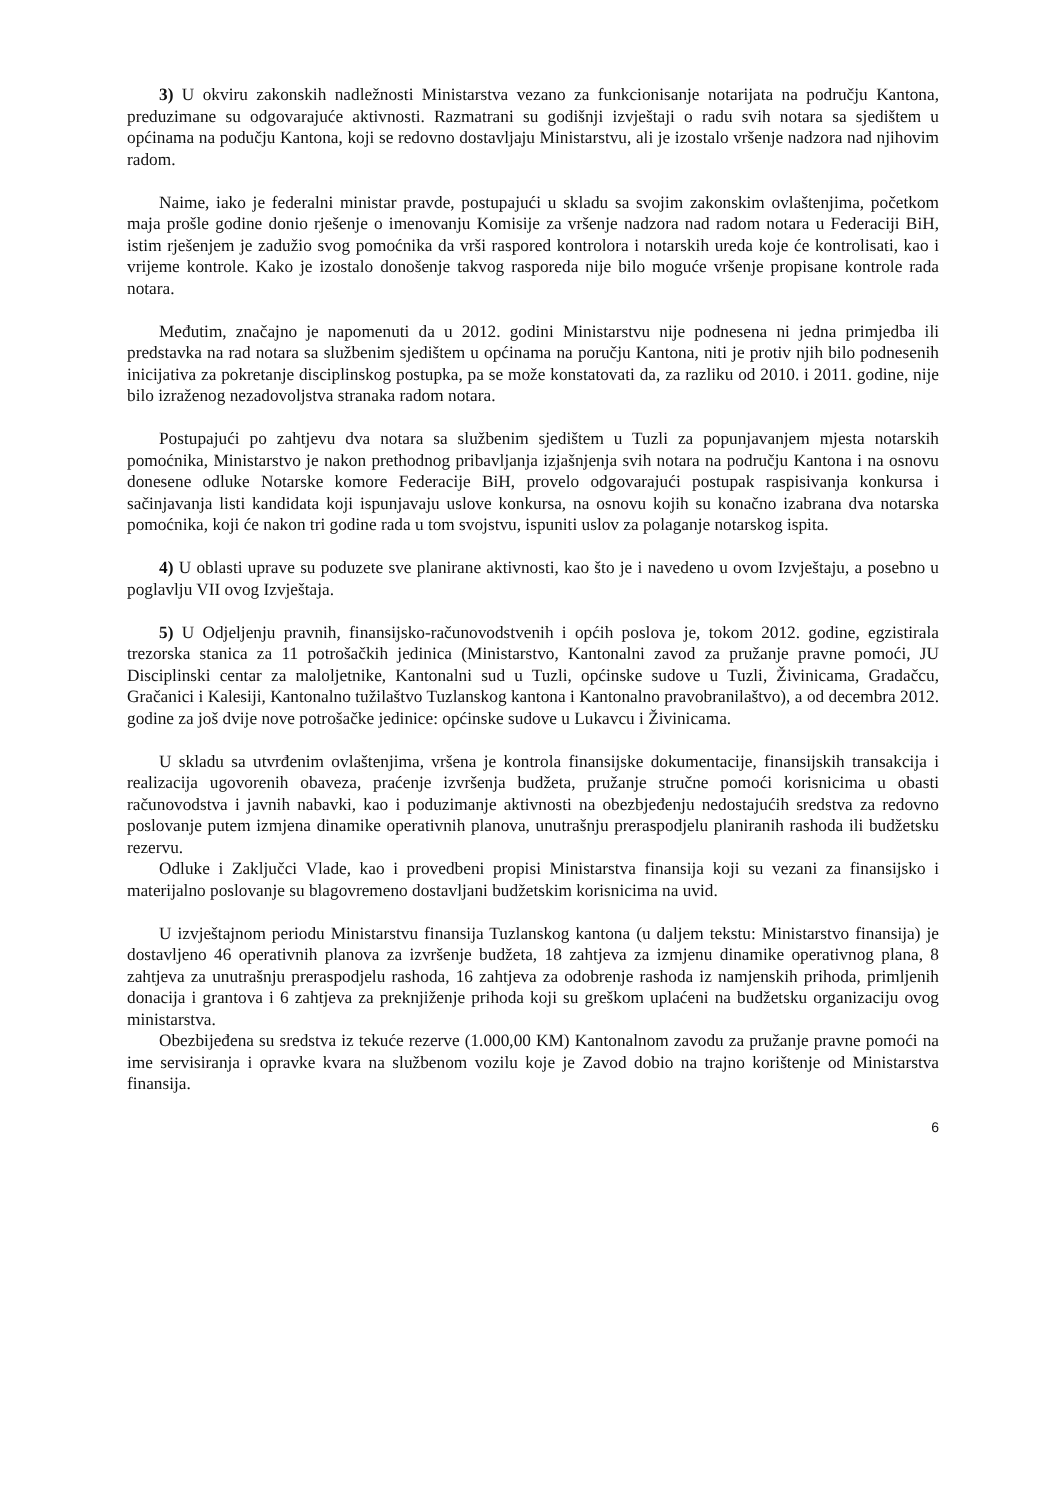3) U okviru zakonskih nadležnosti Ministarstva vezano za funkcionisanje notarijata na području Kantona, preduzimane su odgovarajuće aktivnosti. Razmatrani su godišnji izvještaji o radu svih notara sa sjedištem u općinama na podučju Kantona, koji se redovno dostavljaju Ministarstvu, ali je izostalo vršenje nadzora nad njihovim radom.
Naime, iako je federalni ministar pravde, postupajući u skladu sa svojim zakonskim ovlaštenjima, početkom maja prošle godine donio rješenje o imenovanju Komisije za vršenje nadzora nad radom notara u Federaciji BiH, istim rješenjem je zadužio svog pomoćnika da vrši raspored kontrolora i notarskih ureda koje će kontrolisati, kao i vrijeme kontrole. Kako je izostalo donošenje takvog rasporeda nije bilo moguće vršenje propisane kontrole rada notara.
Međutim, značajno je napomenuti da u 2012. godini Ministarstvu nije podnesena ni jedna primjedba ili predstavka na rad notara sa službenim sjedištem u općinama na poručju Kantona, niti je protiv njih bilo podnesenih inicijativa za pokretanje disciplinskog postupka, pa se može konstatovati da, za razliku od 2010. i 2011. godine, nije bilo izraženog nezadovoljstva stranaka radom notara.
Postupajući po zahtjevu dva notara sa službenim sjedištem u Tuzli za popunjavanjem mjesta notarskih pomoćnika, Ministarstvo je nakon prethodnog pribavljanja izjašnjenja svih notara na području Kantona i na osnovu donesene odluke Notarske komore Federacije BiH, provelo odgovarajući postupak raspisivanja konkursa i sačinjavanja listi kandidata koji ispunjavaju uslove konkursa, na osnovu kojih su konačno izabrana dva notarska pomoćnika, koji će nakon tri godine rada u tom svojstvu, ispuniti uslov za polaganje notarskog ispita.
4) U oblasti uprave su poduzete sve planirane aktivnosti, kao što je i navedeno u ovom Izvještaju, a posebno u poglavlju VII ovog Izvještaja.
5) U Odjeljenju pravnih, finansijsko-računovodstvenih i općih poslova je, tokom 2012. godine, egzistirala trezorska stanica za 11 potrošačkih jedinica (Ministarstvo, Kantonalni zavod za pružanje pravne pomoći, JU Disciplinski centar za maloljetnike, Kantonalni sud u Tuzli, općinske sudove u Tuzli, Živinicama, Gradačcu, Gračanici i Kalesiji, Kantonalno tužilaštvo Tuzlanskog kantona i Kantonalno pravobranilaštvo), a od decembra 2012. godine za još dvije nove potrošačke jedinice: općinske sudove u Lukavcu i Živinicama.
U skladu sa utvrđenim ovlaštenjima, vršena je kontrola finansijske dokumentacije, finansijskih transakcija i realizacija ugovorenih obaveza, praćenje izvršenja budžeta, pružanje stručne pomoći korisnicima u obasti računovodstva i javnih nabavki, kao i poduzimanje aktivnosti na obezbjeđenju nedostajućih sredstva za redovno poslovanje putem izmjena dinamike operativnih planova, unutrašnju preraspodjelu planiranih rashoda ili budžetsku rezervu.
Odluke i Zaključci Vlade, kao i provedbeni propisi Ministarstva finansija koji su vezani za finansijsko i materijalno poslovanje su blagovremeno dostavljani budžetskim korisnicima na uvid.
U izvještajnom periodu Ministarstvu finansija Tuzlanskog kantona (u daljem tekstu: Ministarstvo finansija) je dostavljeno 46 operativnih planova za izvršenje budžeta, 18 zahtjeva za izmjenu dinamike operativnog plana, 8 zahtjeva za unutrašnju preraspodjelu rashoda, 16 zahtjeva za odobrenje rashoda iz namjenskih prihoda, primljenih donacija i grantova i 6 zahtjeva za preknjiženje prihoda koji su greškom uplaćeni na budžetsku organizaciju ovog ministarstva.
Obezbijeđena su sredstva iz tekuće rezerve (1.000,00 KM) Kantonalnom zavodu za pružanje pravne pomoći na ime servisiranja i opravke kvara na službenom vozilu koje je Zavod dobio na trajno korištenje od Ministarstva finansija.
6